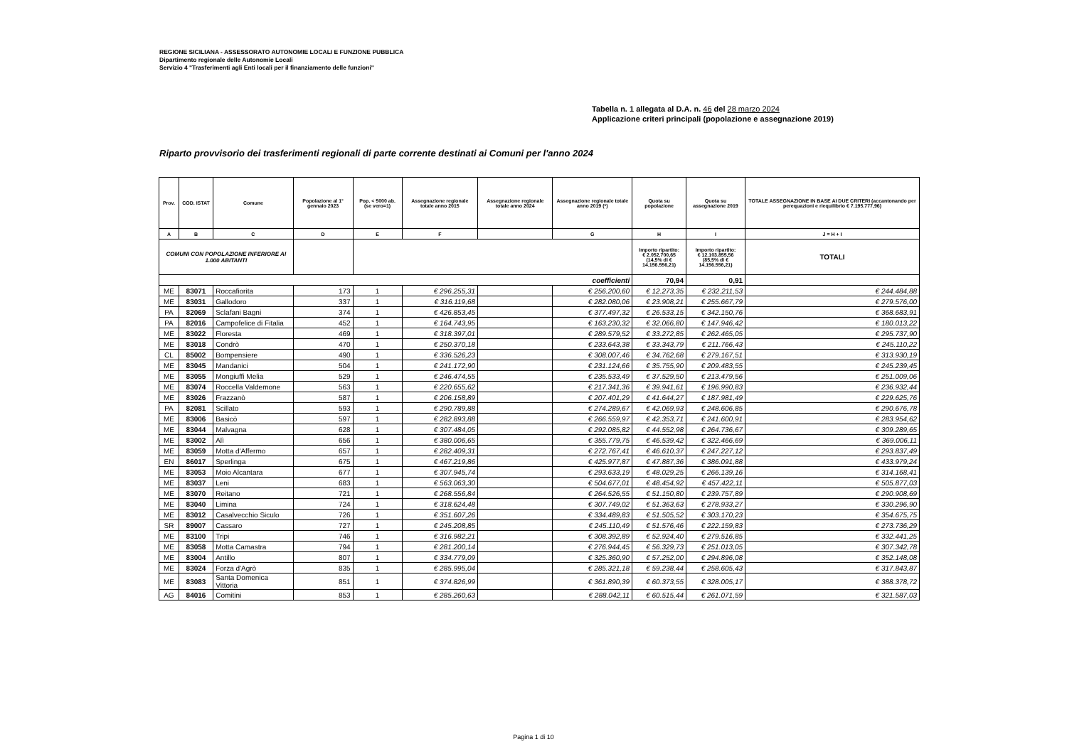REGIONE SICILIANA - ASSESSORATO AUTONOMIE LOCALI E FUNZIONE PUBBLICA
Dipartimento regionale delle Autonomie Locali
Servizio 4 "Trasferimenti agli Enti locali per il finanziamento delle funzioni"
Tabella n. 1 allegata al D.A. n. 46 del 28 marzo 2024
Applicazione criteri principali (popolazione e assegnazione 2019)
Riparto provvisorio dei trasferimenti regionali di parte corrente destinati ai Comuni per l'anno 2024
| Prov. | COD. ISTAT | Comune | Popolazione al 1° gennaio 2023 | Pop. < 5000 ab. (se vero=1) | Assegnazione regionale totale anno 2015 | Assegnazione regionale totale anno 2024 | Assegnazione regionale totale anno 2019 (*) | Quota su popolazione | Quota su assegnazione 2019 | TOTALE ASSEGNAZIONE IN BASE AI DUE CRITERI (accantonando per perequazioni e riequilibrio € 7.195.777,96) |
| --- | --- | --- | --- | --- | --- | --- | --- | --- | --- | --- |
| A | B | C | D | E | F | | G | H | I | J = H + I |
| COMUNI CON POPOLAZIONE INFERIORE AI 1.000 ABITANTI | | | | | | | | Importo ripartito: € 2.052.700,65 (14,5% di € 14.156.556,21) | Importo ripartito: € 12.103.855,56 (85,5% di € 14.156.556,21) | TOTALI |
| coefficienti | | | | | | | | 70,94 | 0,91 | |
| ME | 83071 | Roccafiorita | 173 | 1 | € 296.255,31 | | € 256.200,60 | € 12.273,35 | € 232.211,53 | € 244.484,88 |
| ME | 83031 | Gallodoro | 337 | 1 | € 316.119,68 | | € 282.080,06 | € 23.908,21 | € 255.667,79 | € 279.576,00 |
| PA | 82069 | Sclafani Bagni | 374 | 1 | € 426.853,45 | | € 377.497,32 | € 26.533,15 | € 342.150,76 | € 368.683,91 |
| PA | 82016 | Campofelice di Fitalia | 452 | 1 | € 164.743,95 | | € 163.230,32 | € 32.066,80 | € 147.946,42 | € 180.013,22 |
| ME | 83022 | Floresta | 469 | 1 | € 318.397,01 | | € 289.579,52 | € 33.272,85 | € 262.465,05 | € 295.737,90 |
| ME | 83018 | Condrò | 470 | 1 | € 250.370,18 | | € 233.643,38 | € 33.343,79 | € 211.766,43 | € 245.110,22 |
| CL | 85002 | Bompensiere | 490 | 1 | € 336.526,23 | | € 308.007,46 | € 34.762,68 | € 279.167,51 | € 313.930,19 |
| ME | 83045 | Mandanici | 504 | 1 | € 241.172,90 | | € 231.124,66 | € 35.755,90 | € 209.483,55 | € 245.239,45 |
| ME | 83055 | Mongiuffi Melia | 529 | 1 | € 246.474,55 | | € 235.533,49 | € 37.529,50 | € 213.479,56 | € 251.009,06 |
| ME | 83074 | Roccella Valdemone | 563 | 1 | € 220.655,62 | | € 217.341,36 | € 39.941,61 | € 196.990,83 | € 236.932,44 |
| ME | 83026 | Frazzanò | 587 | 1 | € 206.158,89 | | € 207.401,29 | € 41.644,27 | € 187.981,49 | € 229.625,76 |
| PA | 82081 | Scillato | 593 | 1 | € 290.789,88 | | € 274.289,67 | € 42.069,93 | € 248.606,85 | € 290.676,78 |
| ME | 83006 | Basicò | 597 | 1 | € 282.893,88 | | € 266.559,97 | € 42.353,71 | € 241.600,91 | € 283.954,62 |
| ME | 83044 | Malvagna | 628 | 1 | € 307.484,05 | | € 292.085,82 | € 44.552,98 | € 264.736,67 | € 309.289,65 |
| ME | 83002 | Alì | 656 | 1 | € 380.006,65 | | € 355.779,75 | € 46.539,42 | € 322.466,69 | € 369.006,11 |
| ME | 83059 | Motta d'Affermo | 657 | 1 | € 282.409,31 | | € 272.767,41 | € 46.610,37 | € 247.227,12 | € 293.837,49 |
| EN | 86017 | Sperlinga | 675 | 1 | € 467.219,86 | | € 425.977,87 | € 47.887,36 | € 386.091,88 | € 433.979,24 |
| ME | 83053 | Moio Alcantara | 677 | 1 | € 307.945,74 | | € 293.633,19 | € 48.029,25 | € 266.139,16 | € 314.168,41 |
| ME | 83037 | Leni | 683 | 1 | € 563.063,30 | | € 504.677,01 | € 48.454,92 | € 457.422,11 | € 505.877,03 |
| ME | 83070 | Reitano | 721 | 1 | € 268.556,84 | | € 264.526,55 | € 51.150,80 | € 239.757,89 | € 290.908,69 |
| ME | 83040 | Limina | 724 | 1 | € 318.624,48 | | € 307.749,02 | € 51.363,63 | € 278.933,27 | € 330.296,90 |
| ME | 83012 | Casalvecchio Siculo | 726 | 1 | € 351.607,26 | | € 334.489,83 | € 51.505,52 | € 303.170,23 | € 354.675,75 |
| SR | 89007 | Cassaro | 727 | 1 | € 245.208,85 | | € 245.110,49 | € 51.576,46 | € 222.159,83 | € 273.736,29 |
| ME | 83100 | Tripi | 746 | 1 | € 316.982,21 | | € 308.392,89 | € 52.924,40 | € 279.516,85 | € 332.441,25 |
| ME | 83058 | Motta Camastra | 794 | 1 | € 281.200,14 | | € 276.944,45 | € 56.329,73 | € 251.013,05 | € 307.342,78 |
| ME | 83004 | Antillo | 807 | 1 | € 334.779,09 | | € 325.360,90 | € 57.252,00 | € 294.896,08 | € 352.148,08 |
| ME | 83024 | Forza d'Agrò | 835 | 1 | € 285.995,04 | | € 285.321,18 | € 59.238,44 | € 258.605,43 | € 317.843,87 |
| ME | 83083 | Santa Domenica Vittoria | 851 | 1 | € 374.826,99 | | € 361.890,39 | € 60.373,55 | € 328.005,17 | € 388.378,72 |
| AG | 84016 | Comitini | 853 | 1 | € 285.260,63 | | € 288.042,11 | € 60.515,44 | € 261.071,59 | € 321.587,03 |
Pagina 1 di 10